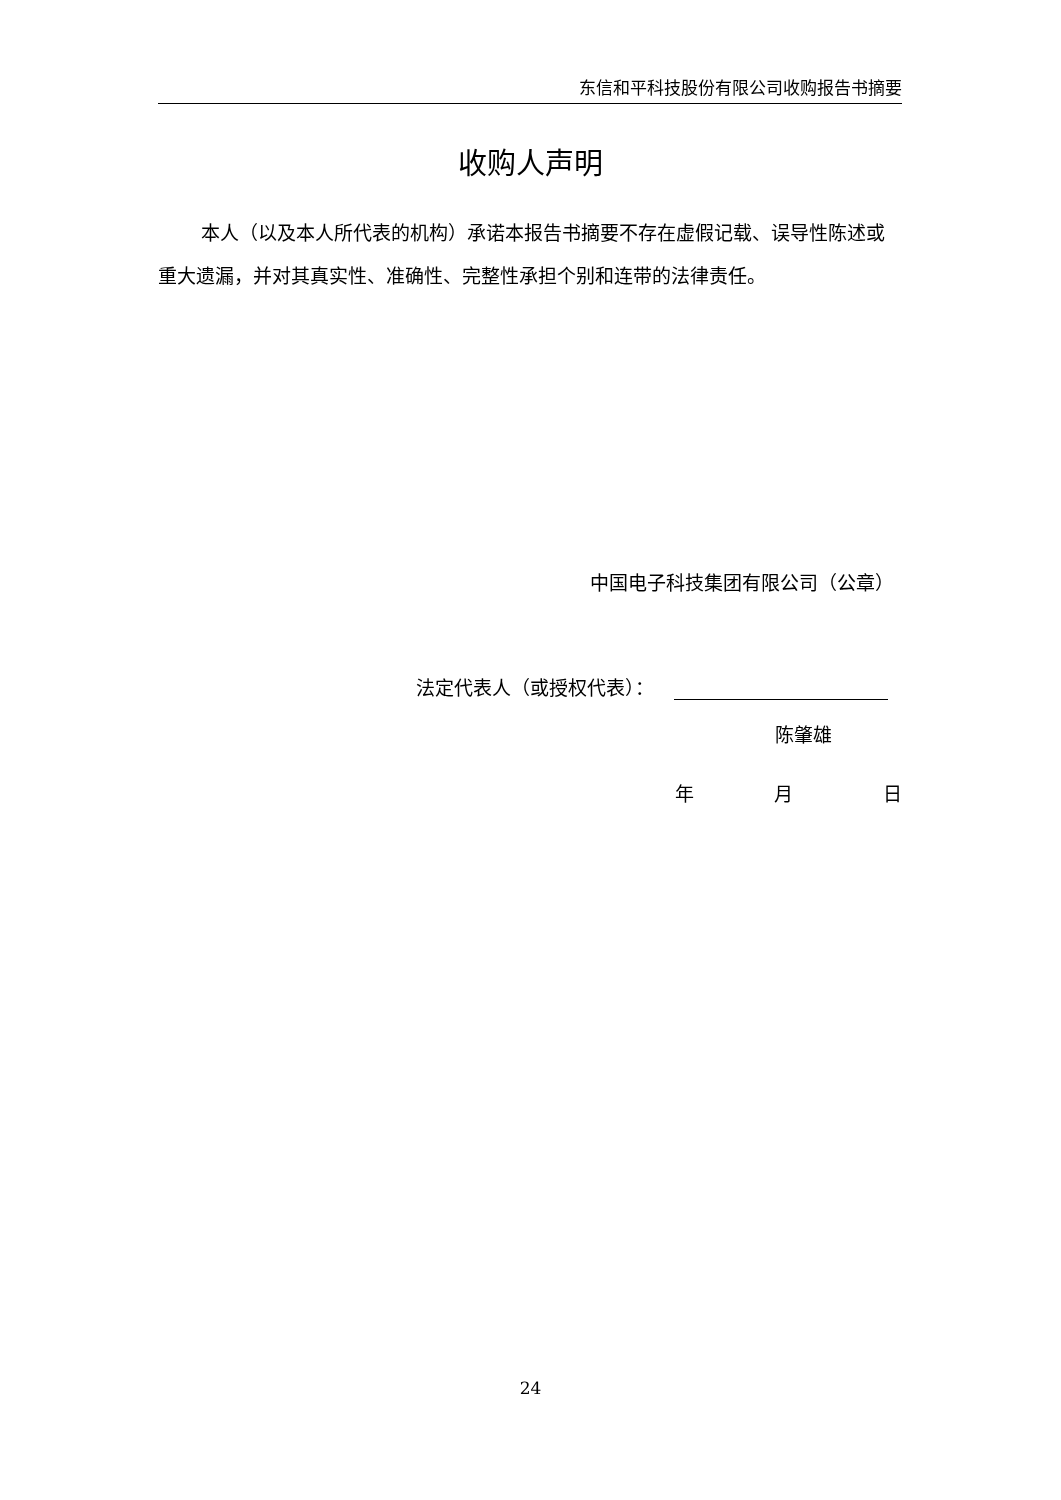东信和平科技股份有限公司收购报告书摘要
收购人声明
本人（以及本人所代表的机构）承诺本报告书摘要不存在虚假记载、误导性陈述或重大遗漏，并对其真实性、准确性、完整性承担个别和连带的法律责任。
中国电子科技集团有限公司（公章）
法定代表人（或授权代表）：
陈肇雄
年 月 日
24